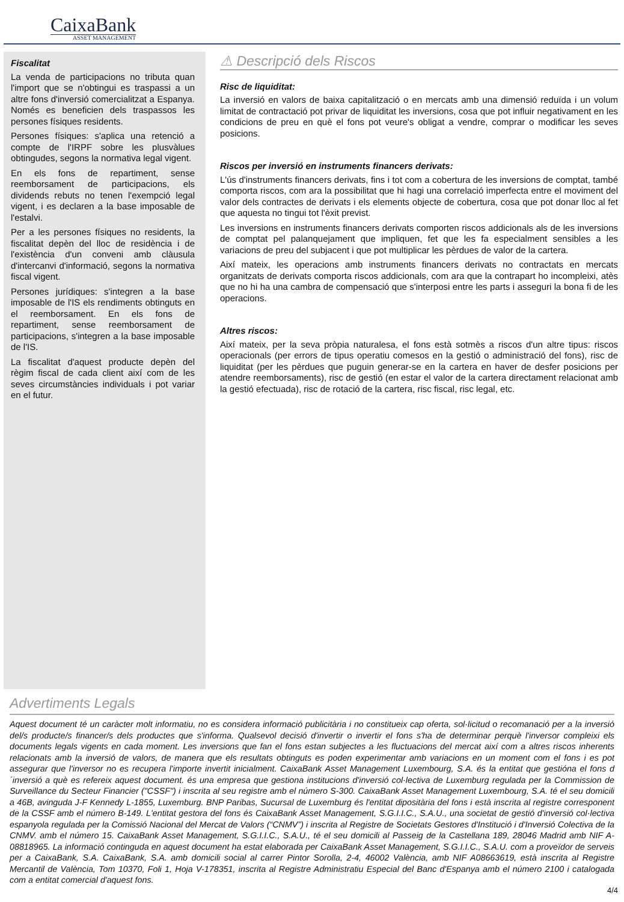CaixaBank
ASSET MANAGEMENT
Fiscalitat
La venda de participacions no tributa quan l'import que se n'obtingui es traspassi a un altre fons d'inversió comercialitzat a Espanya. Només es beneficien dels traspassos les persones físiques residents.
Persones físiques: s'aplica una retenció a compte de l'IRPF sobre les plusvàlues obtingudes, segons la normativa legal vigent.
En els fons de repartiment, sense reemborsament de participacions, els dividends rebuts no tenen l'exempció legal vigent, i es declaren a la base imposable de l'estalvi.
Per a les persones físiques no residents, la fiscalitat depèn del lloc de residència i de l'existència d'un conveni amb clàusula d'intercanvi d'informació, segons la normativa fiscal vigent.
Persones jurídiques: s'integren a la base imposable de l'IS els rendiments obtinguts en el reemborsament. En els fons de repartiment, sense reemborsament de participacions, s'integren a la base imposable de l'IS.
La fiscalitat d'aquest producte depèn del règim fiscal de cada client així com de les seves circumstàncies individuals i pot variar en el futur.
⚠ Descripció dels Riscos
Risc de liquiditat:
La inversió en valors de baixa capitalització o en mercats amb una dimensió reduïda i un volum limitat de contractació pot privar de liquiditat les inversions, cosa que pot influir negativament en les condicions de preu en què el fons pot veure's obligat a vendre, comprar o modificar les seves posicions.
Riscos per inversió en instruments financers derivats:
L'ús d'instruments financers derivats, fins i tot com a cobertura de les inversions de comptat, també comporta riscos, com ara la possibilitat que hi hagi una correlació imperfecta entre el moviment del valor dels contractes de derivats i els elements objecte de cobertura, cosa que pot donar lloc al fet que aquesta no tingui tot l'èxit previst.
Les inversions en instruments financers derivats comporten riscos addicionals als de les inversions de comptat pel palanquejament que impliquen, fet que les fa especialment sensibles a les variacions de preu del subjacent i que pot multiplicar les pèrdues de valor de la cartera.
Així mateix, les operacions amb instruments financers derivats no contractats en mercats organitzats de derivats comporta riscos addicionals, com ara que la contrapart ho incompleixi, atès que no hi ha una cambra de compensació que s'interposi entre les parts i asseguri la bona fi de les operacions.
Altres riscos:
Així mateix, per la seva pròpia naturalesa, el fons està sotmès a riscos d'un altre tipus: riscos operacionals (per errors de tipus operatiu comesos en la gestió o administració del fons), risc de liquiditat (per les pèrdues que puguin generar-se en la cartera en haver de desfer posicions per atendre reemborsaments), risc de gestió (en estar el valor de la cartera directament relacionat amb la gestió efectuada), risc de rotació de la cartera, risc fiscal, risc legal, etc.
Advertiments Legals
Aquest document té un caràcter molt informatiu, no es considera informació publicitària i no constitueix cap oferta, sol·licitud o recomanació per a la inversió del/s producte/s financer/s dels productes que s'informa. Qualsevol decisió d'invertir o invertir el fons s'ha de determinar perquè l'inversor compleixi els documents legals vigents en cada moment. Les inversions que fan el fons estan subjectes a les fluctuacions del mercat així com a altres riscos inherents relacionats amb la inversió de valors, de manera que els resultats obtinguts es poden experimentar amb variacions en un moment com el fons i es pot assegurar que l'inversor no es recupera l'importe invertit inicialment. CaixaBank Asset Management Luxembourg, S.A. és la entitat que gestióna el fons d´inversió a què es refereix aquest document. és una empresa que gestiona institucions d'inversió col·lectiva de Luxemburg regulada per la Commission de Surveillance du Secteur Financier ("CSSF") i inscrita al seu registre amb el número S-300. CaixaBank Asset Management Luxembourg, S.A. té el seu domicili a 46B, avinguda J-F Kennedy L-1855, Luxemburg. BNP Paribas, Sucursal de Luxemburg és l'entitat dipositària del fons i està inscrita al registre corresponent de la CSSF amb el número B-149. L'entitat gestora del fons és CaixaBank Asset Management, S.G.I.I.C., S.A.U., una societat de gestió d'inversió col·lectiva espanyola regulada per la Comissió Nacional del Mercat de Valors (“CNMV”) i inscrita al Registre de Societats Gestores d'Institució i d'Inversió Colectiva de la CNMV. amb el número 15. CaixaBank Asset Management, S.G.I.I.C., S.A.U., té el seu domicili al Passeig de la Castellana 189, 28046 Madrid amb NIF A-08818965. La informació continguda en aquest document ha estat elaborada per CaixaBank Asset Management, S.G.I.I.C., S.A.U. com a proveïdor de serveis per a CaixaBank, S.A. CaixaBank, S.A. amb domicili social al carrer Pintor Sorolla, 2-4, 46002 València, amb NIF A08663619, està inscrita al Registre Mercantil de València, Tom 10370, Foli 1, Hoja V-178351, inscrita al Registre Administratiu Especial del Banc d'Espanya amb el número 2100 i catalogada com a entitat comercial d'aquest fons.
4/4